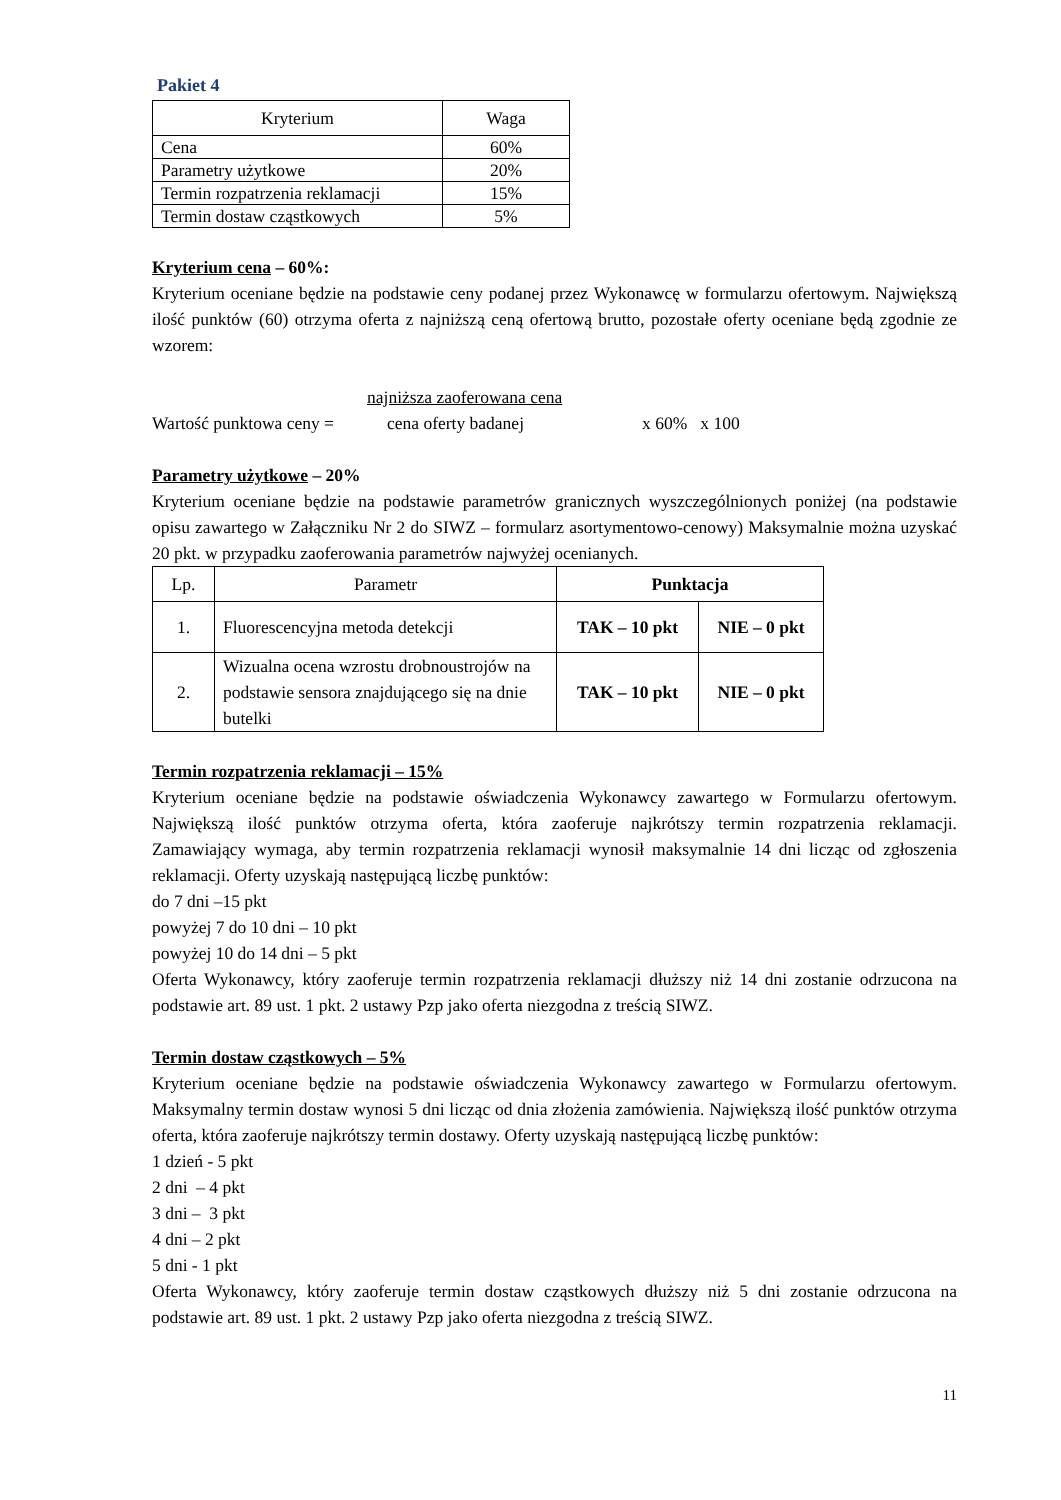Pakiet 4
| Kryterium | Waga |
| --- | --- |
| Cena | 60% |
| Parametry użytkowe | 20% |
| Termin rozpatrzenia reklamacji | 15% |
| Termin dostaw cząstkowych | 5% |
Kryterium cena – 60%:
Kryterium oceniane będzie na podstawie ceny podanej przez Wykonawcę w formularzu ofertowym. Największą ilość punktów (60) otrzyma oferta z najniższą ceną ofertową brutto, pozostałe oferty oceniane będą zgodnie ze wzorem:
najniższa zaoferowana cena
Wartość punktowa ceny = cena oferty badanej x 60% x 100
Parametry użytkowe – 20%
Kryterium oceniane będzie na podstawie parametrów granicznych wyszczególnionych poniżej (na podstawie opisu zawartego w Załączniku Nr 2 do SIWZ – formularz asortymentowo-cenowy) Maksymalnie można uzyskać 20 pkt. w przypadku zaoferowania parametrów najwyżej ocenianych.
| Lp. | Parametr | Punktacja | |
| --- | --- | --- | --- |
| 1. | Fluorescencyjna metoda detekcji | TAK – 10 pkt | NIE – 0 pkt |
| 2. | Wizualna ocena wzrostu drobnoustrojów na podstawie sensora znajdującego się na dnie butelki | TAK – 10 pkt | NIE – 0 pkt |
Termin rozpatrzenia reklamacji – 15%
Kryterium oceniane będzie na podstawie oświadczenia Wykonawcy zawartego w Formularzu ofertowym. Największą ilość punktów otrzyma oferta, która zaoferuje najkrótszy termin rozpatrzenia reklamacji. Zamawiający wymaga, aby termin rozpatrzenia reklamacji wynosił maksymalnie 14 dni licząc od zgłoszenia reklamacji. Oferty uzyskają następującą liczbę punktów:
do 7 dni –15 pkt
powyżej 7 do 10 dni – 10 pkt
powyżej 10 do 14 dni – 5 pkt
Oferta Wykonawcy, który zaoferuje termin rozpatrzenia reklamacji dłuższy niż 14 dni zostanie odrzucona na podstawie art. 89 ust. 1 pkt. 2 ustawy Pzp jako oferta niezgodna z treścią SIWZ.
Termin dostaw cząstkowych – 5%
Kryterium oceniane będzie na podstawie oświadczenia Wykonawcy zawartego w Formularzu ofertowym. Maksymalny termin dostaw wynosi 5 dni licząc od dnia złożenia zamówienia. Największą ilość punktów otrzyma oferta, która zaoferuje najkrótszy termin dostawy. Oferty uzyskają następującą liczbę punktów:
1 dzień - 5 pkt
2 dni – 4 pkt
3 dni – 3 pkt
4 dni – 2 pkt
5 dni - 1 pkt
Oferta Wykonawcy, który zaoferuje termin dostaw cząstkowych dłuższy niż 5 dni zostanie odrzucona na podstawie art. 89 ust. 1 pkt. 2 ustawy Pzp jako oferta niezgodna z treścią SIWZ.
11